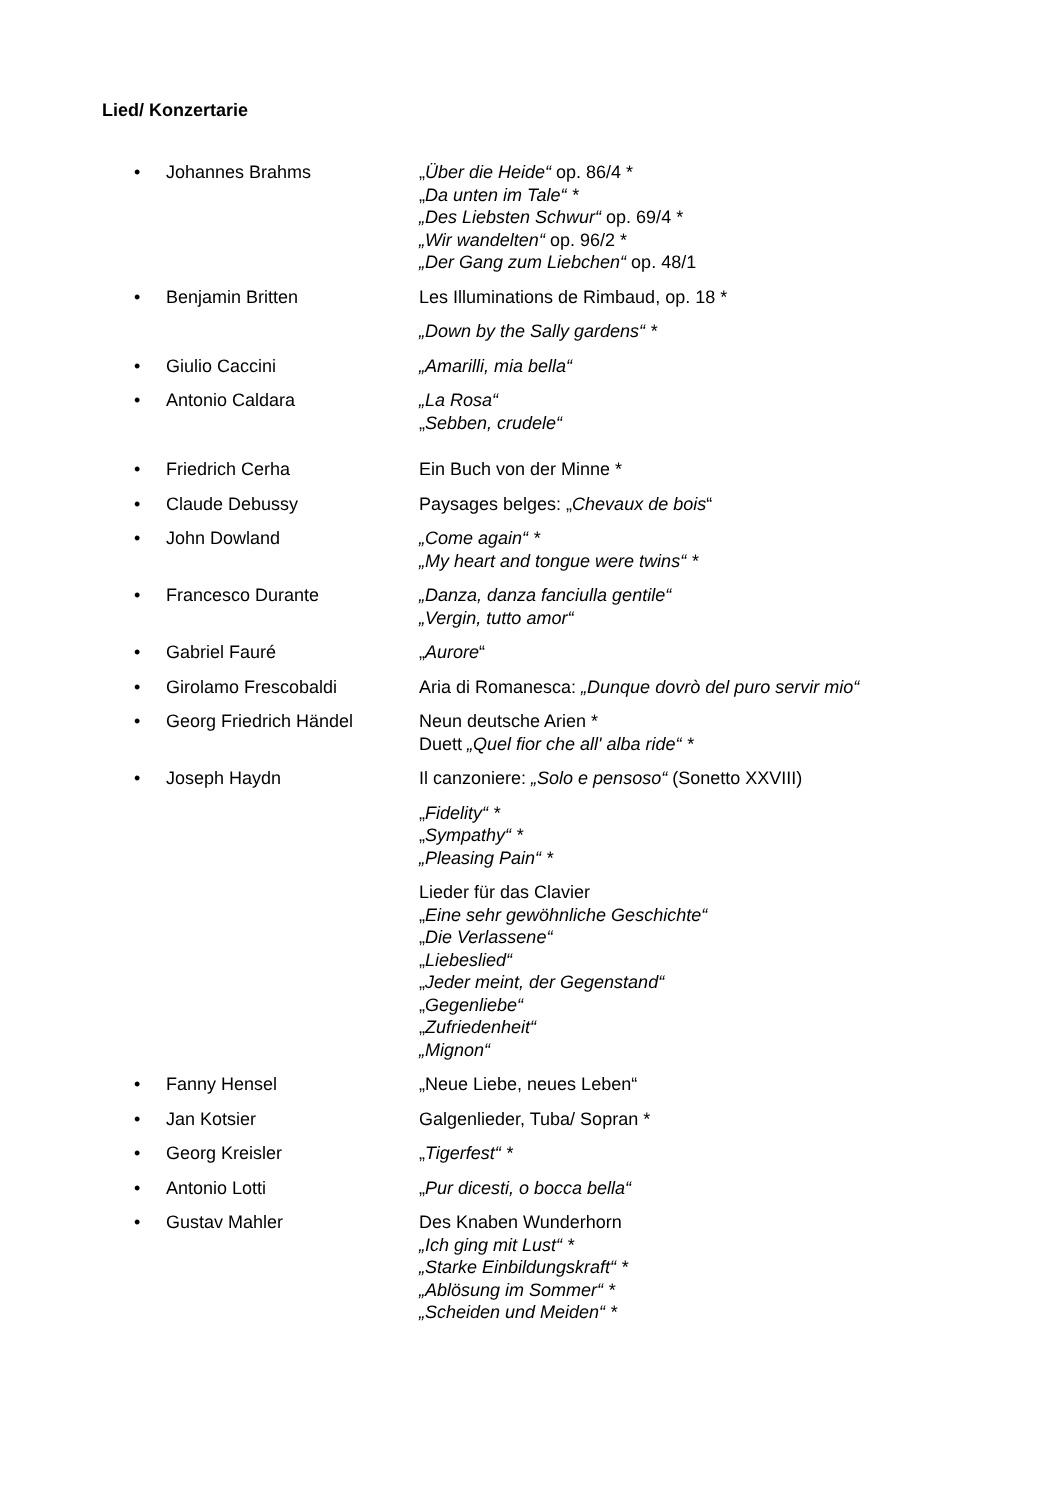Lied/ Konzertarie
• Johannes Brahms „Über die Heide“ op. 86/4 *
„Da unten im Tale“ *
„Des Liebsten Schwur“ op. 69/4 *
„Wir wandelten“ op. 96/2 *
„Der Gang zum Liebchen“ op. 48/1
• Benjamin Britten Les Illuminations de Rimbaud, op. 18 *
„Down by the Sally gardens“ *
• Giulio Caccini „Amarilli, mia bella“
• Antonio Caldara „La Rosa“
„Sebben, crudele“
• Friedrich Cerha Ein Buch von der Minne *
• Claude Debussy Paysages belges: „Chevaux de bois“
• John Dowland „Come again“ *
„My heart and tongue were twins“ *
• Francesco Durante „Danza, danza fanciulla gentile“
„Vergin, tutto amor“
• Gabriel Fauré „Aurore“
• Girolamo Frescobaldi Aria di Romanesca: „Dunque dovrò del puro servir mio“
• Georg Friedrich Händel Neun deutsche Arien *
Duett „Quel fior che all' alba ride“ *
• Joseph Haydn Il canzoniere: „Solo e pensoso“ (Sonetto XXVIII)
„Fidelity“ *
„Sympathy“ *
„Pleasing Pain“ *
Lieder für das Clavier
„Eine sehr gewöhnliche Geschichte“
„Die Verlassene“
„Liebeslied“
„Jeder meint, der Gegenstand“
„Gegenliebe“
„Zufriedenheit“
„Mignon“
• Fanny Hensel „Neue Liebe, neues Leben“
• Jan Kotsier Galgenlieder, Tuba/ Sopran *
• Georg Kreisler „Tigerfest“ *
• Antonio Lotti „Pur dicesti, o bocca bella“
• Gustav Mahler Des Knaben Wunderhorn
„Ich ging mit Lust“ *
„Starke Einbildungskraft“ *
„Ablösung im Sommer“ *
„Scheiden und Meiden“ *